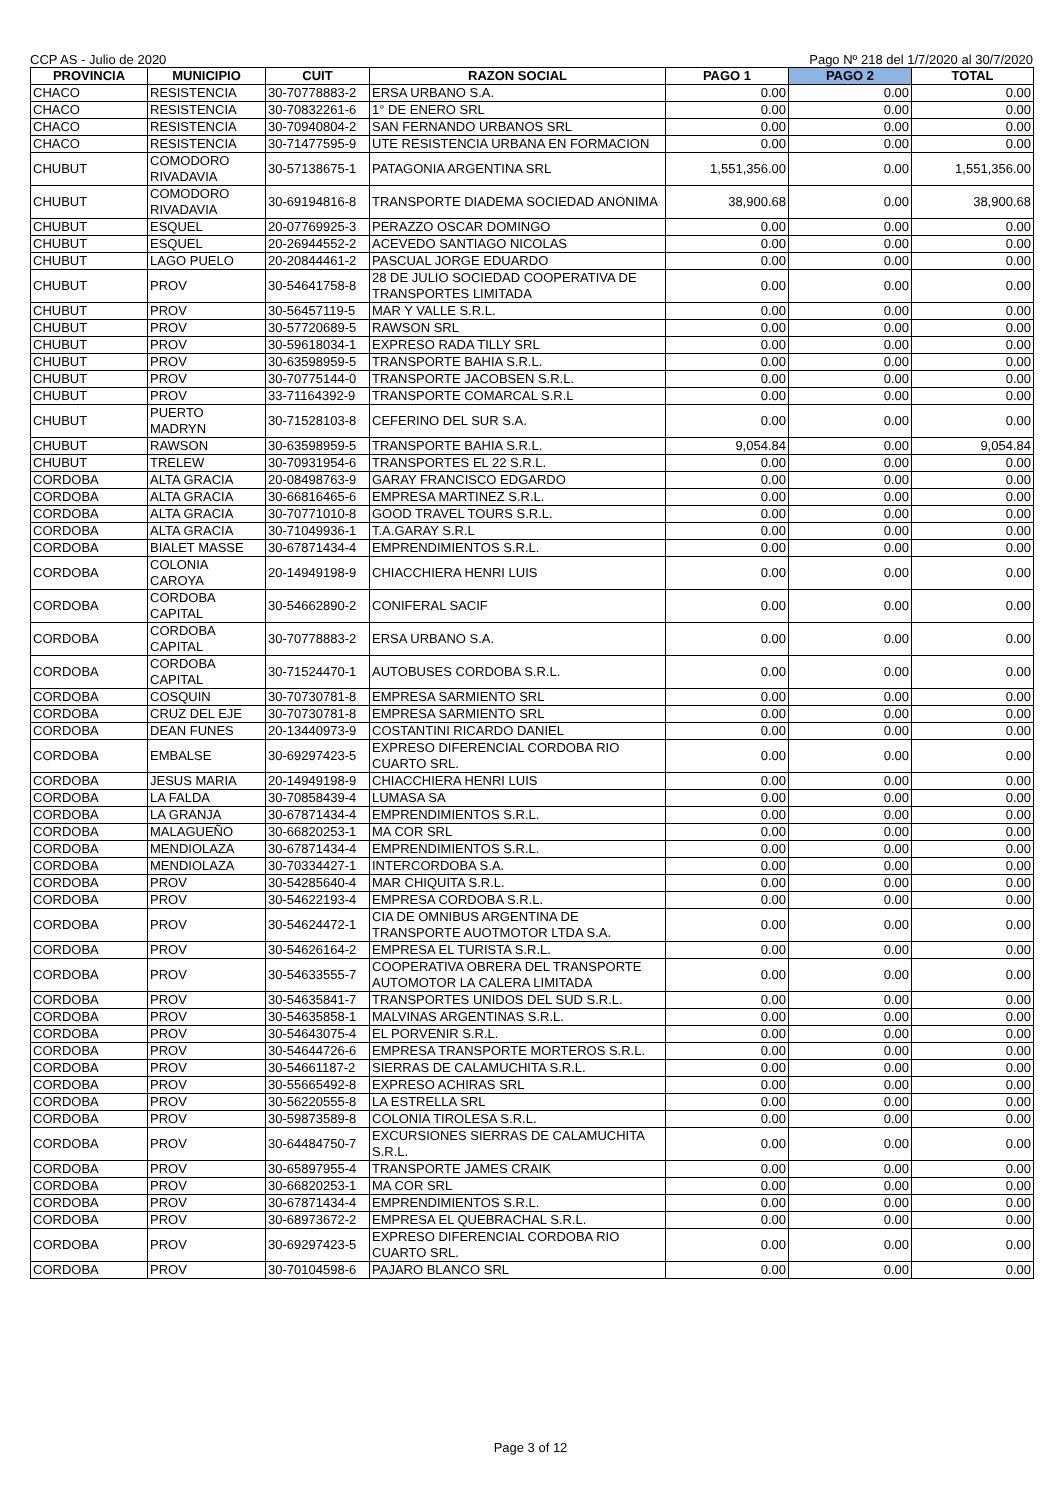CCP AS - Julio de 2020 Pago Nº 218 del 1/7/2020 al 30/7/2020
| PROVINCIA | MUNICIPIO | CUIT | RAZON SOCIAL | PAGO 1 | PAGO 2 | TOTAL |
| --- | --- | --- | --- | --- | --- | --- |
| CHACO | RESISTENCIA | 30-70778883-2 | ERSA URBANO S.A. | 0.00 | 0.00 | 0.00 |
| CHACO | RESISTENCIA | 30-70832261-6 | 1° DE ENERO SRL | 0.00 | 0.00 | 0.00 |
| CHACO | RESISTENCIA | 30-70940804-2 | SAN FERNANDO URBANOS SRL | 0.00 | 0.00 | 0.00 |
| CHACO | RESISTENCIA | 30-71477595-9 | UTE RESISTENCIA URBANA EN FORMACION | 0.00 | 0.00 | 0.00 |
| CHUBUT | COMODORO RIVADAVIA | 30-57138675-1 | PATAGONIA ARGENTINA SRL | 1,551,356.00 | 0.00 | 1,551,356.00 |
| CHUBUT | COMODORO RIVADAVIA | 30-69194816-8 | TRANSPORTE DIADEMA SOCIEDAD ANONIMA | 38,900.68 | 0.00 | 38,900.68 |
| CHUBUT | ESQUEL | 20-07769925-3 | PERAZZO OSCAR DOMINGO | 0.00 | 0.00 | 0.00 |
| CHUBUT | ESQUEL | 20-26944552-2 | ACEVEDO SANTIAGO NICOLAS | 0.00 | 0.00 | 0.00 |
| CHUBUT | LAGO PUELO | 20-20844461-2 | PASCUAL JORGE EDUARDO | 0.00 | 0.00 | 0.00 |
| CHUBUT | PROV | 30-54641758-8 | 28 DE JULIO SOCIEDAD COOPERATIVA DE TRANSPORTES LIMITADA | 0.00 | 0.00 | 0.00 |
| CHUBUT | PROV | 30-56457119-5 | MAR Y VALLE S.R.L. | 0.00 | 0.00 | 0.00 |
| CHUBUT | PROV | 30-57720689-5 | RAWSON SRL | 0.00 | 0.00 | 0.00 |
| CHUBUT | PROV | 30-59618034-1 | EXPRESO RADA TILLY SRL | 0.00 | 0.00 | 0.00 |
| CHUBUT | PROV | 30-63598959-5 | TRANSPORTE BAHIA S.R.L. | 0.00 | 0.00 | 0.00 |
| CHUBUT | PROV | 30-70775144-0 | TRANSPORTE JACOBSEN S.R.L. | 0.00 | 0.00 | 0.00 |
| CHUBUT | PROV | 33-71164392-9 | TRANSPORTE COMARCAL S.R.L | 0.00 | 0.00 | 0.00 |
| CHUBUT | PUERTO MADRYN | 30-71528103-8 | CEFERINO DEL SUR S.A. | 0.00 | 0.00 | 0.00 |
| CHUBUT | RAWSON | 30-63598959-5 | TRANSPORTE BAHIA S.R.L. | 9,054.84 | 0.00 | 9,054.84 |
| CHUBUT | TRELEW | 30-70931954-6 | TRANSPORTES EL 22 S.R.L. | 0.00 | 0.00 | 0.00 |
| CORDOBA | ALTA GRACIA | 20-08498763-9 | GARAY FRANCISCO EDGARDO | 0.00 | 0.00 | 0.00 |
| CORDOBA | ALTA GRACIA | 30-66816465-6 | EMPRESA MARTINEZ S.R.L. | 0.00 | 0.00 | 0.00 |
| CORDOBA | ALTA GRACIA | 30-70771010-8 | GOOD TRAVEL TOURS S.R.L. | 0.00 | 0.00 | 0.00 |
| CORDOBA | ALTA GRACIA | 30-71049936-1 | T.A.GARAY S.R.L | 0.00 | 0.00 | 0.00 |
| CORDOBA | BIALET MASSE | 30-67871434-4 | EMPRENDIMIENTOS S.R.L. | 0.00 | 0.00 | 0.00 |
| CORDOBA | COLONIA CAROYA | 20-14949198-9 | CHIACCHIERA HENRI LUIS | 0.00 | 0.00 | 0.00 |
| CORDOBA | CORDOBA CAPITAL | 30-54662890-2 | CONIFERAL SACIF | 0.00 | 0.00 | 0.00 |
| CORDOBA | CORDOBA CAPITAL | 30-70778883-2 | ERSA URBANO S.A. | 0.00 | 0.00 | 0.00 |
| CORDOBA | CORDOBA CAPITAL | 30-71524470-1 | AUTOBUSES CORDOBA S.R.L. | 0.00 | 0.00 | 0.00 |
| CORDOBA | COSQUIN | 30-70730781-8 | EMPRESA SARMIENTO SRL | 0.00 | 0.00 | 0.00 |
| CORDOBA | CRUZ DEL EJE | 30-70730781-8 | EMPRESA SARMIENTO SRL | 0.00 | 0.00 | 0.00 |
| CORDOBA | DEAN FUNES | 20-13440973-9 | COSTANTINI RICARDO DANIEL | 0.00 | 0.00 | 0.00 |
| CORDOBA | EMBALSE | 30-69297423-5 | EXPRESO DIFERENCIAL CORDOBA RIO CUARTO SRL. | 0.00 | 0.00 | 0.00 |
| CORDOBA | JESUS MARIA | 20-14949198-9 | CHIACCHIERA HENRI LUIS | 0.00 | 0.00 | 0.00 |
| CORDOBA | LA FALDA | 30-70858439-4 | LUMASA SA | 0.00 | 0.00 | 0.00 |
| CORDOBA | LA GRANJA | 30-67871434-4 | EMPRENDIMIENTOS S.R.L. | 0.00 | 0.00 | 0.00 |
| CORDOBA | MALAGUEÑO | 30-66820253-1 | MA COR SRL | 0.00 | 0.00 | 0.00 |
| CORDOBA | MENDIOLAZA | 30-67871434-4 | EMPRENDIMIENTOS S.R.L. | 0.00 | 0.00 | 0.00 |
| CORDOBA | MENDIOLAZA | 30-70334427-1 | INTERCORDOBA S.A. | 0.00 | 0.00 | 0.00 |
| CORDOBA | PROV | 30-54285640-4 | MAR CHIQUITA S.R.L. | 0.00 | 0.00 | 0.00 |
| CORDOBA | PROV | 30-54622193-4 | EMPRESA CORDOBA S.R.L. | 0.00 | 0.00 | 0.00 |
| CORDOBA | PROV | 30-54624472-1 | CIA DE OMNIBUS ARGENTINA DE TRANSPORTE AUOTMOTOR LTDA S.A. | 0.00 | 0.00 | 0.00 |
| CORDOBA | PROV | 30-54626164-2 | EMPRESA EL TURISTA S.R.L. | 0.00 | 0.00 | 0.00 |
| CORDOBA | PROV | 30-54633555-7 | COOPERATIVA OBRERA DEL TRANSPORTE AUTOMOTOR LA CALERA LIMITADA | 0.00 | 0.00 | 0.00 |
| CORDOBA | PROV | 30-54635841-7 | TRANSPORTES UNIDOS DEL SUD S.R.L. | 0.00 | 0.00 | 0.00 |
| CORDOBA | PROV | 30-54635858-1 | MALVINAS ARGENTINAS S.R.L. | 0.00 | 0.00 | 0.00 |
| CORDOBA | PROV | 30-54643075-4 | EL PORVENIR S.R.L. | 0.00 | 0.00 | 0.00 |
| CORDOBA | PROV | 30-54644726-6 | EMPRESA TRANSPORTE MORTEROS S.R.L. | 0.00 | 0.00 | 0.00 |
| CORDOBA | PROV | 30-54661187-2 | SIERRAS DE CALAMUCHITA S.R.L. | 0.00 | 0.00 | 0.00 |
| CORDOBA | PROV | 30-55665492-8 | EXPRESO ACHIRAS SRL | 0.00 | 0.00 | 0.00 |
| CORDOBA | PROV | 30-56220555-8 | LA ESTRELLA SRL | 0.00 | 0.00 | 0.00 |
| CORDOBA | PROV | 30-59873589-8 | COLONIA TIROLESA S.R.L. | 0.00 | 0.00 | 0.00 |
| CORDOBA | PROV | 30-64484750-7 | EXCURSIONES SIERRAS DE CALAMUCHITA S.R.L. | 0.00 | 0.00 | 0.00 |
| CORDOBA | PROV | 30-65897955-4 | TRANSPORTE JAMES CRAIK | 0.00 | 0.00 | 0.00 |
| CORDOBA | PROV | 30-66820253-1 | MA COR SRL | 0.00 | 0.00 | 0.00 |
| CORDOBA | PROV | 30-67871434-4 | EMPRENDIMIENTOS S.R.L. | 0.00 | 0.00 | 0.00 |
| CORDOBA | PROV | 30-68973672-2 | EMPRESA EL QUEBRACHAL S.R.L. | 0.00 | 0.00 | 0.00 |
| CORDOBA | PROV | 30-69297423-5 | EXPRESO DIFERENCIAL CORDOBA RIO CUARTO SRL. | 0.00 | 0.00 | 0.00 |
| CORDOBA | PROV | 30-70104598-6 | PAJARO BLANCO SRL | 0.00 | 0.00 | 0.00 |
Page 3 of 12